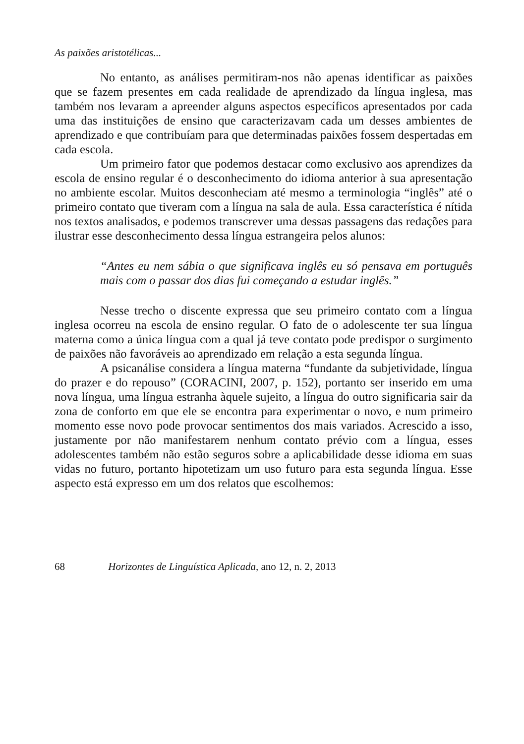As paixões aristotélicas...
No entanto, as análises permitiram-nos não apenas identificar as paixões que se fazem presentes em cada realidade de aprendizado da língua inglesa, mas também nos levaram a apreender alguns aspectos específicos apresentados por cada uma das instituições de ensino que caracterizavam cada um desses ambientes de aprendizado e que contribuíam para que determinadas paixões fossem despertadas em cada escola.
Um primeiro fator que podemos destacar como exclusivo aos aprendizes da escola de ensino regular é o desconhecimento do idioma anterior à sua apresentação no ambiente escolar. Muitos desconheciam até mesmo a terminologia “inglês” até o primeiro contato que tiveram com a língua na sala de aula. Essa característica é nítida nos textos analisados, e podemos transcrever uma dessas passagens das redações para ilustrar esse desconhecimento dessa língua estrangeira pelos alunos:
“Antes eu nem sábia o que significava inglês eu só pensava em português mais com o passar dos dias fui começando a estudar inglês.”
Nesse trecho o discente expressa que seu primeiro contato com a língua inglesa ocorreu na escola de ensino regular. O fato de o adolescente ter sua língua materna como a única língua com a qual já teve contato pode predispor o surgimento de paixões não favoráveis ao aprendizado em relação a esta segunda língua.
A psicanálise considera a língua materna “fundante da subjetividade, língua do prazer e do repouso” (CORACINI, 2007, p. 152), portanto ser inserido em uma nova língua, uma língua estranha àquele sujeito, a língua do outro significaria sair da zona de conforto em que ele se encontra para experimentar o novo, e num primeiro momento esse novo pode provocar sentimentos dos mais variados. Acrescido a isso, justamente por não manifestarem nenhum contato prévio com a língua, esses adolescentes também não estão seguros sobre a aplicabilidade desse idioma em suas vidas no futuro, portanto hipotetizam um uso futuro para esta segunda língua. Esse aspecto está expresso em um dos relatos que escolhemos:
68 Horizontes de Linguística Aplicada, ano 12, n. 2, 2013